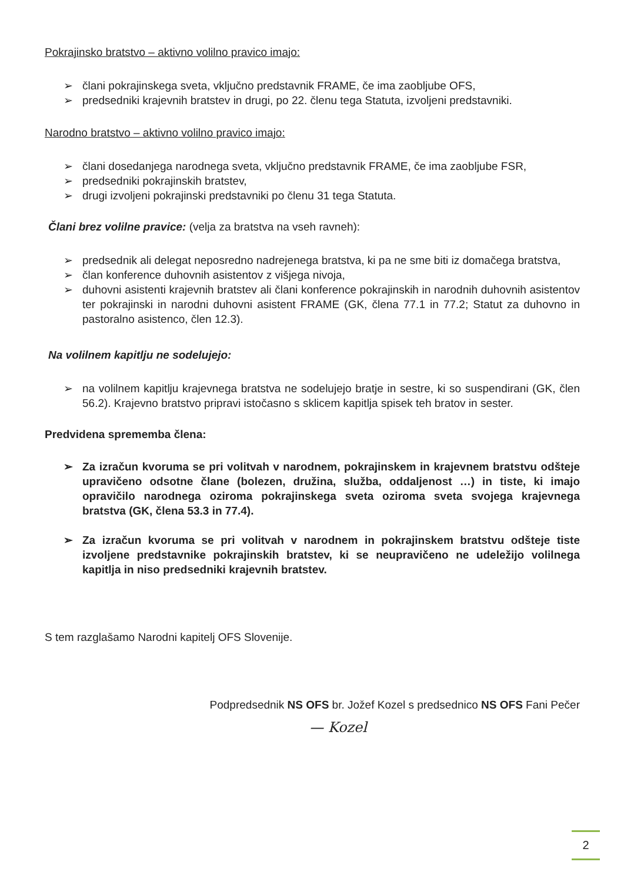Pokrajinsko bratstvo – aktivno volilno pravico imajo:
➢ člani pokrajinskega sveta, vključno predstavnik FRAME, če ima zaobljube OFS,
➢ predsedniki krajevnih bratstev in drugi, po 22. členu tega Statuta, izvoljeni predstavniki.
Narodno bratstvo – aktivno volilno pravico imajo:
➢ člani dosedanjega narodnega sveta, vključno predstavnik FRAME, če ima zaobljube FSR,
➢ predsedniki pokrajinskih bratstev,
➢ drugi izvoljeni pokrajinski predstavniki po členu 31 tega Statuta.
Člani brez volilne pravice: (velja za bratstva na vseh ravneh):
➢ predsednik ali delegat neposredno nadrejenega bratstva, ki pa ne sme biti iz domačega bratstva,
➢ član konference duhovnih asistentov z višjega nivoja,
➢ duhovni asistenti krajevnih bratstev ali člani konference pokrajinskih in narodnih duhovnih asistentov ter pokrajinski in narodni duhovni asistent FRAME (GK, člena 77.1 in 77.2; Statut za duhovno in pastoralno asistenco, člen 12.3).
Na volilnem kapitlju ne sodelujejo:
➢ na volilnem kapitlju krajevnega bratstva ne sodelujejo bratje in sestre, ki so suspendirani (GK, člen 56.2). Krajevno bratstvo pripravi istočasno s sklicem kapitlja spisek teh bratov in sester.
Predvidena sprememba člena:
➢ Za izračun kvoruma se pri volitvah v narodnem, pokrajinskem in krajevnem bratstvu odšteje upravičeno odsotne člane (bolezen, družina, služba, oddaljenost …) in tiste, ki imajo opravičilo narodnega oziroma pokrajinskega sveta oziroma sveta svojega krajevnega bratstva (GK, člena 53.3 in 77.4).
➢ Za izračun kvoruma se pri volitvah v narodnem in pokrajinskem bratstvu odšteje tiste izvoljene predstavnike pokrajinskih bratstev, ki se neupravičeno ne udeležijo volilnega kapitlja in niso predsedniki krajevnih bratstev.
S tem razglašamo Narodni kapitelj OFS Slovenije.
Podpredsednik NS OFS br. Jožef Kozel s predsednico NS OFS Fani Pečer
— Kozel
2